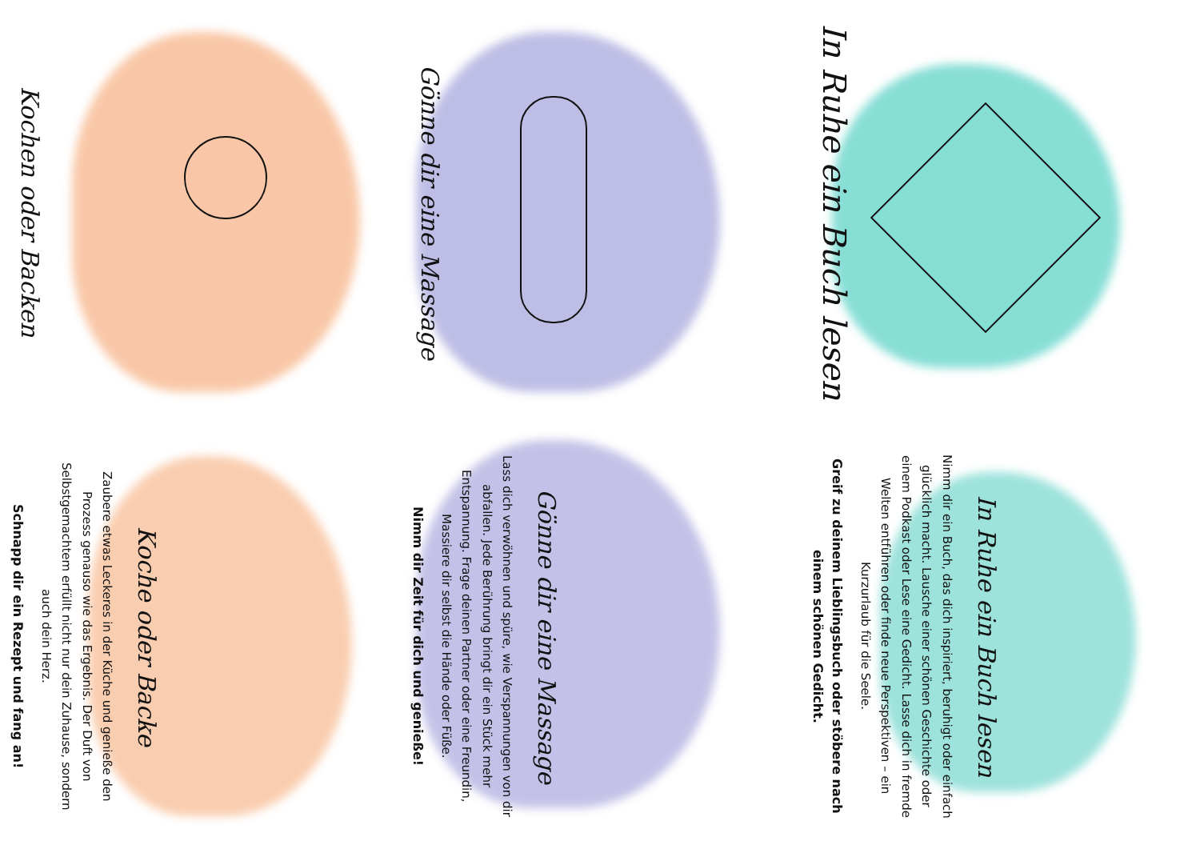In Ruhe ein Buch lesen
In Ruhe ein Buch lesen
Nimm dir ein Buch, das dich inspiriert, beruhigt oder einfach glücklich macht. Lausche einer schönen Geschichte oder einem Podkast oder Lese eine Gedicht. Lasse dich in fremde Welten entführen oder finde neue Perspektiven – ein Kurzurlaub für die Seele.
Greif zu deinem Lieblingsbuch oder stöbere nach einem schönen Gedicht.
Gönne dir eine Massage
Gönne dir eine Massage
Lass dich verwöhnen und spüre, wie Verspannungen von dir abfallen. Jede Berührung bringt dir ein Stück mehr Entspannung. Frage deinen Partner oder eine Freundin, Massiere dir selbst die Hände oder Füße.
Nimm dir Zeit für dich und genieße!
Kochen oder Backen
Koche oder Backe
Zaubere etwas Leckeres in der Küche und genieße den Prozess genauso wie das Ergebnis. Der Duft von Selbstgemachtem erfüllt nicht nur dein Zuhause, sondern auch dein Herz.
Schnapp dir ein Rezept und fang an!